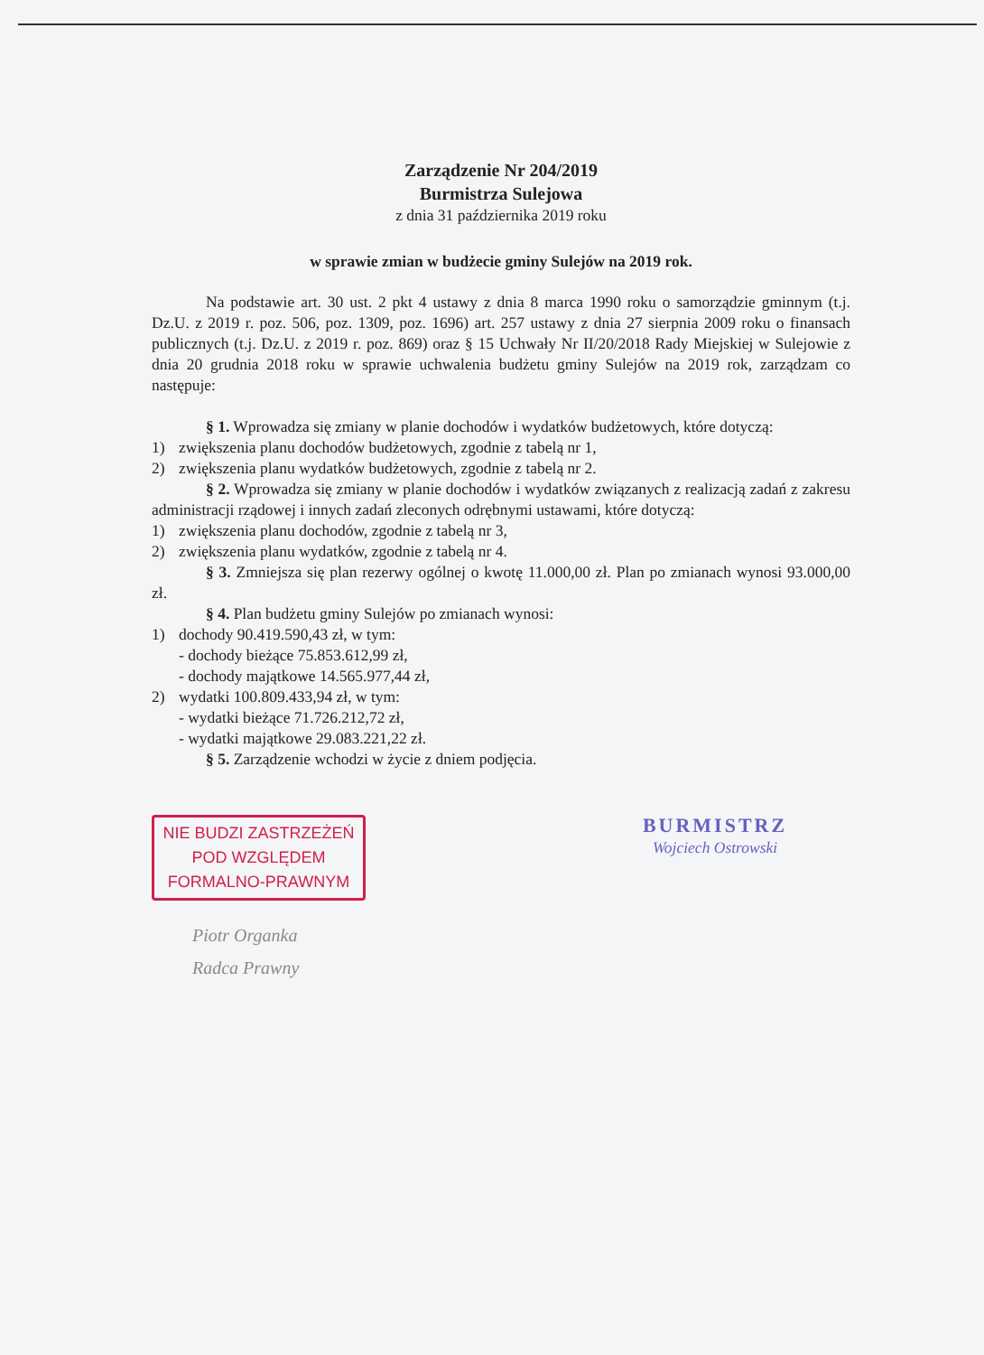Zarządzenie Nr 204/2019
Burmistrza Sulejowa
z dnia 31 października 2019 roku
w sprawie zmian w budżecie gminy Sulejów na 2019 rok.
Na podstawie art. 30 ust. 2 pkt 4 ustawy z dnia 8 marca 1990 roku o samorządzie gminnym (t.j. Dz.U. z 2019 r. poz. 506, poz. 1309, poz. 1696) art. 257 ustawy z dnia 27 sierpnia 2009 roku o finansach publicznych (t.j. Dz.U. z 2019 r. poz. 869) oraz § 15 Uchwały Nr II/20/2018 Rady Miejskiej w Sulejowie z dnia 20 grudnia 2018 roku w sprawie uchwalenia budżetu gminy Sulejów na 2019 rok, zarządzam co następuje:
§ 1. Wprowadza się zmiany w planie dochodów i wydatków budżetowych, które dotyczą:
1) zwiększenia planu dochodów budżetowych, zgodnie z tabelą nr 1,
2) zwiększenia planu wydatków budżetowych, zgodnie z tabelą nr 2.
§ 2. Wprowadza się zmiany w planie dochodów i wydatków związanych z realizacją zadań z zakresu administracji rządowej i innych zadań zleconych odrębnymi ustawami, które dotyczą:
1) zwiększenia planu dochodów, zgodnie z tabelą nr 3,
2) zwiększenia planu wydatków, zgodnie z tabelą nr 4.
§ 3. Zmniejsza się plan rezerwy ogólnej o kwotę 11.000,00 zł. Plan po zmianach wynosi 93.000,00 zł.
§ 4. Plan budżetu gminy Sulejów po zmianach wynosi:
1) dochody 90.419.590,43 zł, w tym:
- dochody bieżące 75.853.612,99 zł,
- dochody majątkowe 14.565.977,44 zł,
2) wydatki 100.809.433,94 zł, w tym:
- wydatki bieżące 71.726.212,72 zł,
- wydatki majątkowe 29.083.221,22 zł.
§ 5. Zarządzenie wchodzi w życie z dniem podjęcia.
NIE BUDZI ZASTRZEŻEŃ
POD WZGLĘDEM
FORMALNO-PRAWNYM
Piotr Organka
Radca Prawny
BURMISTRZ
Wojciech Ostrowski